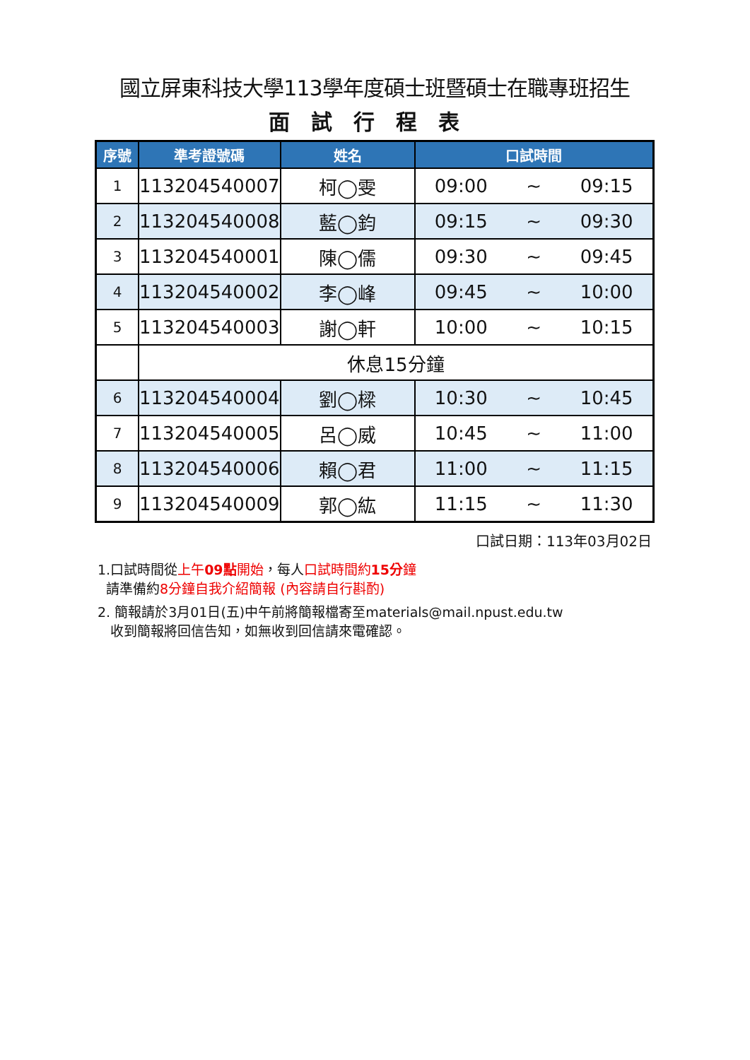國立屏東科技大學113學年度碩士班暨碩士在職專班招生
面試行程表
| 序號 | 準考證號碼 | 姓名 | 口試時間 |
| --- | --- | --- | --- |
| 1 | 113204540007 | 柯◯雯 | 09:00 ~ 09:15 |
| 2 | 113204540008 | 藍◯鈞 | 09:15 ~ 09:30 |
| 3 | 113204540001 | 陳◯儒 | 09:30 ~ 09:45 |
| 4 | 113204540002 | 李◯峰 | 09:45 ~ 10:00 |
| 5 | 113204540003 | 謝◯軒 | 10:00 ~ 10:15 |
| | 休息15分鐘 | | |
| 6 | 113204540004 | 劉◯樑 | 10:30 ~ 10:45 |
| 7 | 113204540005 | 呂◯威 | 10:45 ~ 11:00 |
| 8 | 113204540006 | 賴◯君 | 11:00 ~ 11:15 |
| 9 | 113204540009 | 郭◯紘 | 11:15 ~ 11:30 |
口試日期：113年03月02日
1.口試時間從上午09點開始，每人口試時間約15分鐘
請準備約8分鐘自我介紹簡報 (內容請自行斟酌)
2. 簡報請於3月01日(五)中午前將簡報檔寄至materials@mail.npust.edu.tw
收到簡報將回信告知，如無收到回信請來電確認。